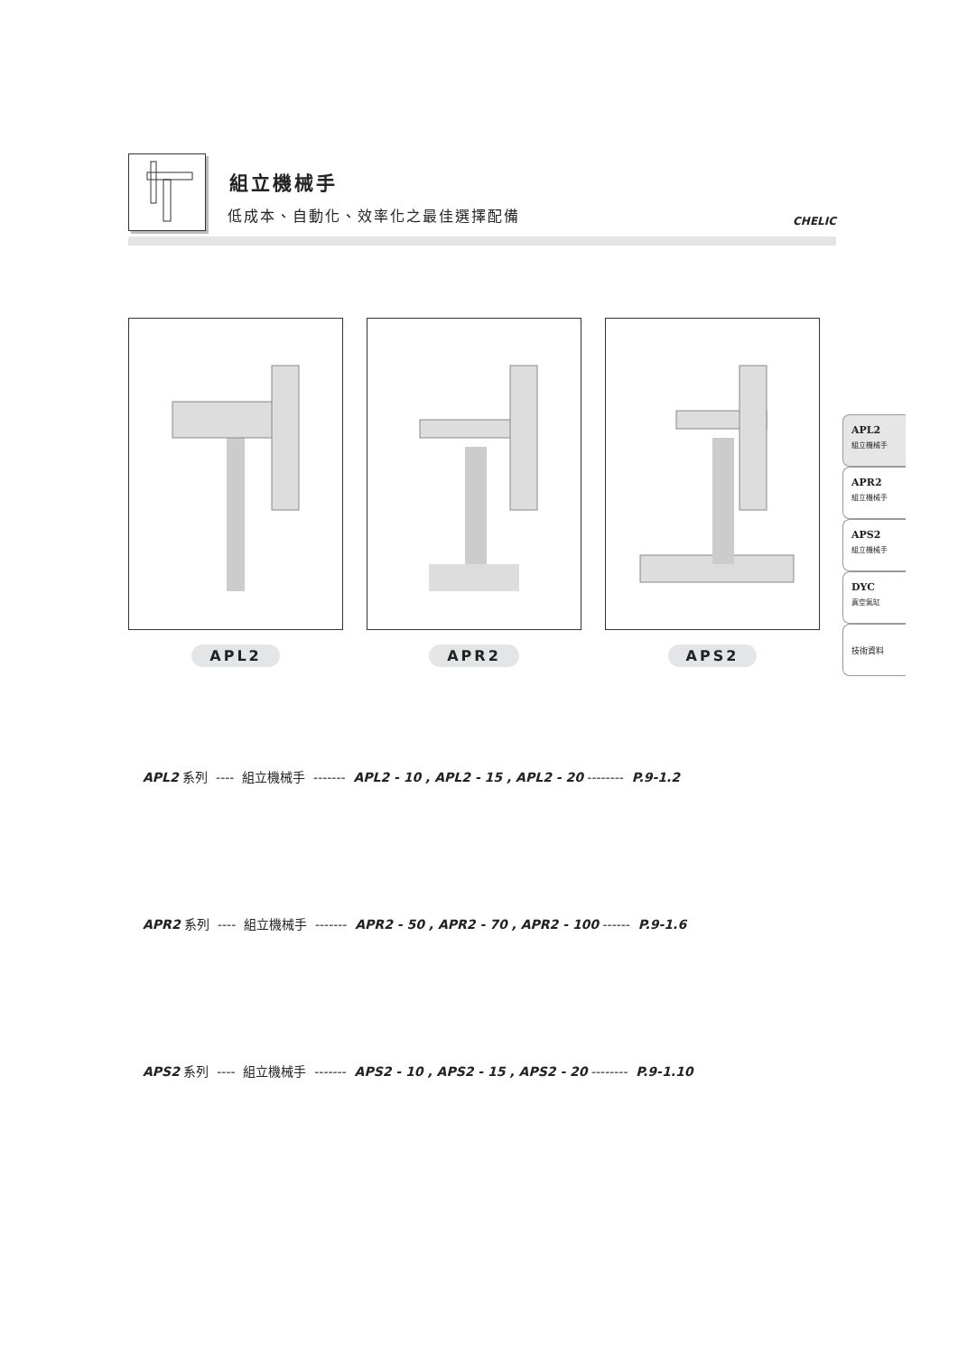組立機械手
低成本、自動化、效率化之最佳選擇配備 CHELIC
APL2 APR2 APS2
APL2
組立機械手
APR2
組立機械手
APS2
組立機械手
DYC
真空氣缸
技術資料
APL2 系列 ---- 組立機械手 ------- APL2 - 10 , APL2 - 15 , APL2 - 20 -------- P.9-1.2
APR2 系列 ---- 組立機械手 ------- APR2 - 50 , APR2 - 70 , APR2 - 100 ------ P.9-1.6
APS2 系列 ---- 組立機械手 ------- APS2 - 10 , APS2 - 15 , APS2 - 20 -------- P.9-1.10